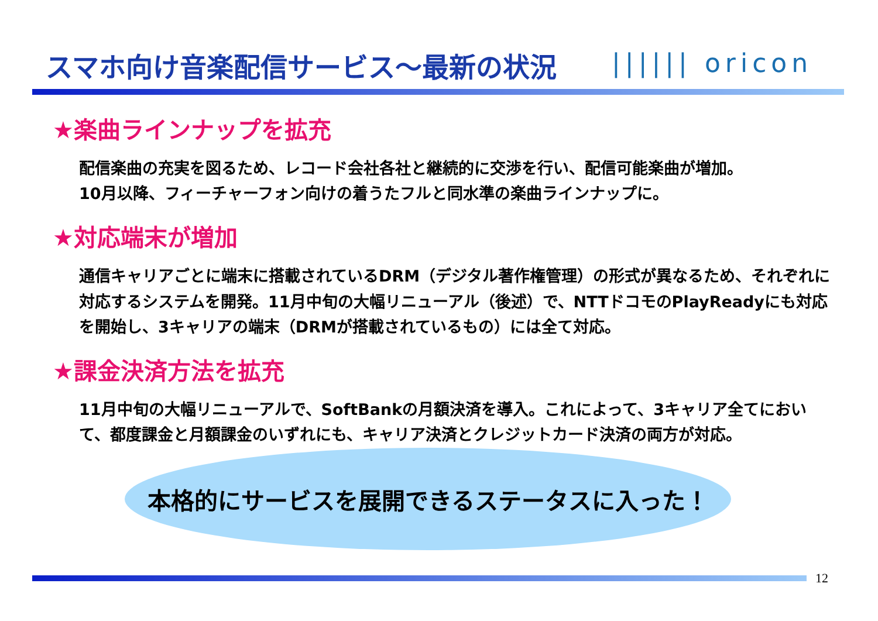スマホ向け音楽配信サービス～最新の状況
|||||| oricon
★楽曲ラインナップを拡充
配信楽曲の充実を図るため、レコード会社各社と継続的に交渉を行い、配信可能楽曲が増加。
10月以降、フィーチャーフォン向けの着うたフルと同水準の楽曲ラインナップに。
★対応端末が増加
通信キャリアごとに端末に搭載されているDRM（デジタル著作権管理）の形式が異なるため、それぞれに対応するシステムを開発。11月中旬の大幅リニューアル（後述）で、NTTドコモのPlayReadyにも対応を開始し、3キャリアの端末（DRMが搭載されているもの）には全て対応。
★課金決済方法を拡充
11月中旬の大幅リニューアルで、SoftBankの月額決済を導入。これによって、3キャリア全てにおいて、都度課金と月額課金のいずれにも、キャリア決済とクレジットカード決済の両方が対応。
本格的にサービスを展開できるステータスに入った！
12